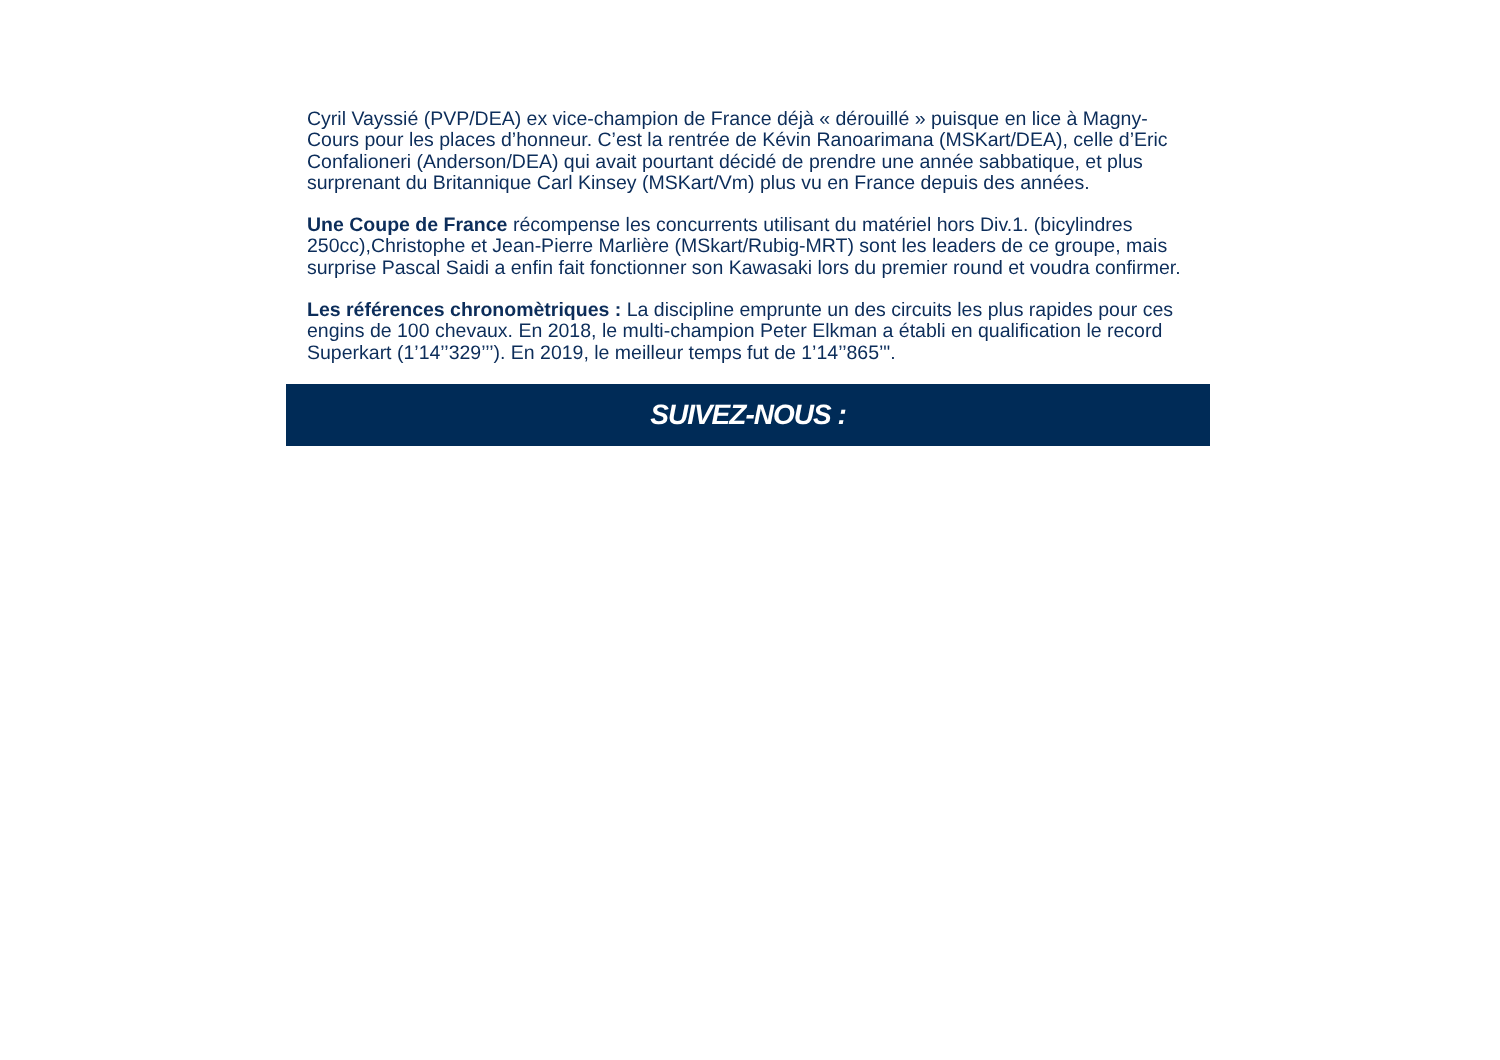Cyril Vayssié (PVP/DEA) ex vice-champion de France déjà « dérouillé » puisque en lice à Magny-Cours pour les places d’honneur. C’est la rentrée de Kévin Ranoarimana (MSKart/DEA), celle d’Eric Confalioneri (Anderson/DEA) qui avait pourtant décidé de prendre une année sabbatique, et plus surprenant du Britannique Carl Kinsey (MSKart/Vm) plus vu en France depuis des années.
Une Coupe de France récompense les concurrents utilisant du matériel hors Div.1. (bicylindres 250cc),Christophe et Jean-Pierre Marlière (MSkart/Rubig-MRT) sont les leaders de ce groupe, mais surprise Pascal Saidi a enfin fait fonctionner son Kawasaki lors du premier round et voudra confirmer.
Les références chronomètriques : La discipline emprunte un des circuits les plus rapides pour ces engins de 100 chevaux. En 2018, le multi-champion Peter Elkman a établi en qualification le record Superkart (1’14’’329’’’). En 2019, le meilleur temps fut de 1’14’’865’".
SUIVEZ-NOUS :